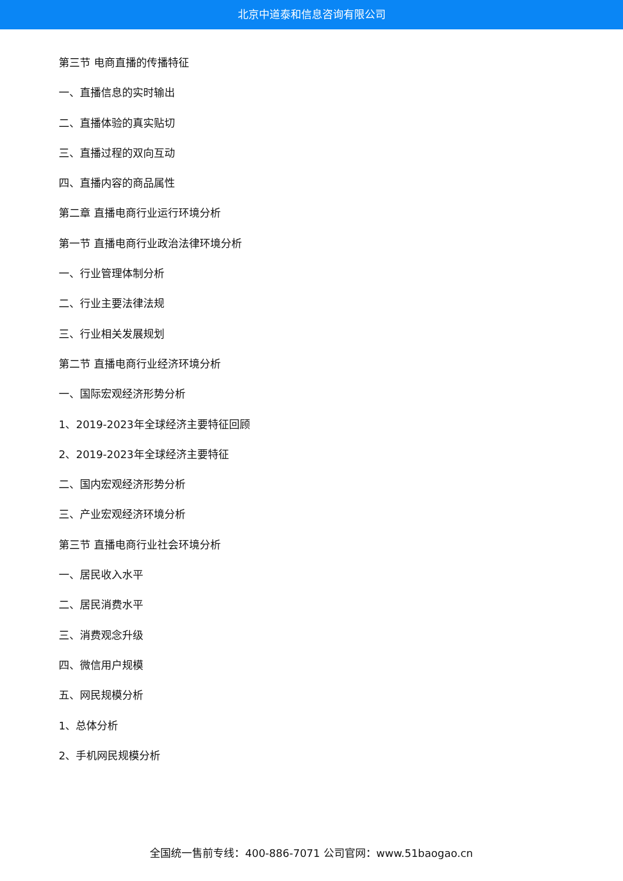北京中道泰和信息咨询有限公司
第三节 电商直播的传播特征
一、直播信息的实时输出
二、直播体验的真实贴切
三、直播过程的双向互动
四、直播内容的商品属性
第二章 直播电商行业运行环境分析
第一节 直播电商行业政治法律环境分析
一、行业管理体制分析
二、行业主要法律法规
三、行业相关发展规划
第二节 直播电商行业经济环境分析
一、国际宏观经济形势分析
1、2019-2023年全球经济主要特征回顾
2、2019-2023年全球经济主要特征
二、国内宏观经济形势分析
三、产业宏观经济环境分析
第三节 直播电商行业社会环境分析
一、居民收入水平
二、居民消费水平
三、消费观念升级
四、微信用户规模
五、网民规模分析
1、总体分析
2、手机网民规模分析
全国统一售前专线：400-886-7071 公司官网：www.51baogao.cn